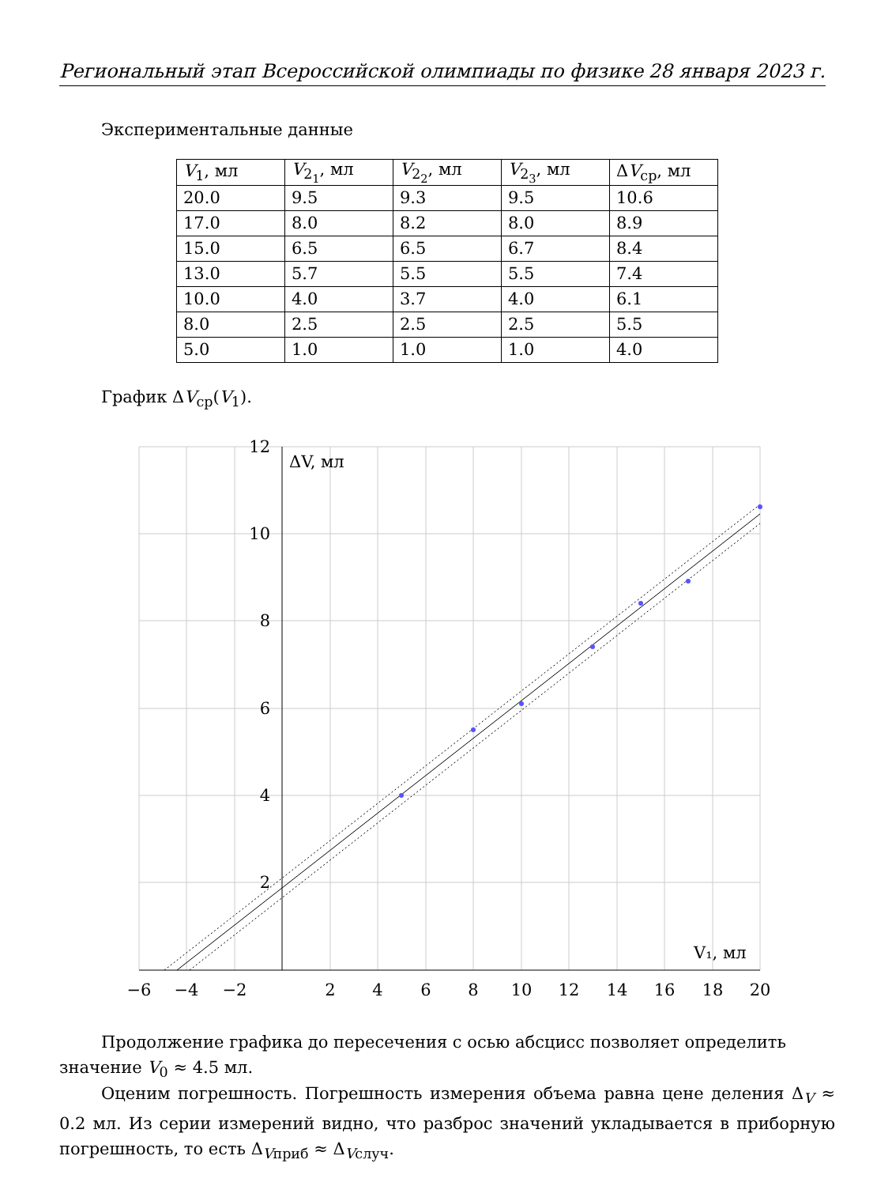Региональный этап Всероссийской олимпиады по физике 28 января 2023 г.
Экспериментальные данные
| V<sub>1</sub>, мл | V<sub>2<sub>1</sub></sub>, мл | V<sub>2<sub>2</sub></sub>, мл | V<sub>2<sub>3</sub></sub>, мл | Δ V<sub>ср</sub>, мл |
| --- | --- | --- | --- | --- |
| 20.0 | 9.5 | 9.3 | 9.5 | 10.6 |
| 17.0 | 8.0 | 8.2 | 8.0 | 8.9 |
| 15.0 | 6.5 | 6.5 | 6.7 | 8.4 |
| 13.0 | 5.7 | 5.5 | 5.5 | 7.4 |
| 10.0 | 4.0 | 3.7 | 4.0 | 6.1 |
| 8.0 | 2.5 | 2.5 | 2.5 | 5.5 |
| 5.0 | 1.0 | 1.0 | 1.0 | 4.0 |
График ΔV<sub>ср</sub>(V<sub>1</sub>).
−6
−4
−2
2
4
6
8
10
12
14
16
18
20
2
4
6
8
10
12
ΔV, мл
V₁, мл
Продолжение графика до пересечения с осью абсцисс позволяет определить значение V<sub>0</sub> ≈ 4.5 мл.
Оценим погрешность. Погрешность измерения объема равна цене деления Δ<sub>V</sub> ≈ 0.2 мл. Из серии измерений видно, что разброс значений укладывается в приборную погрешность, то есть Δ<sub>Vприб</sub> ≈ Δ<sub>Vслуч</sub>.